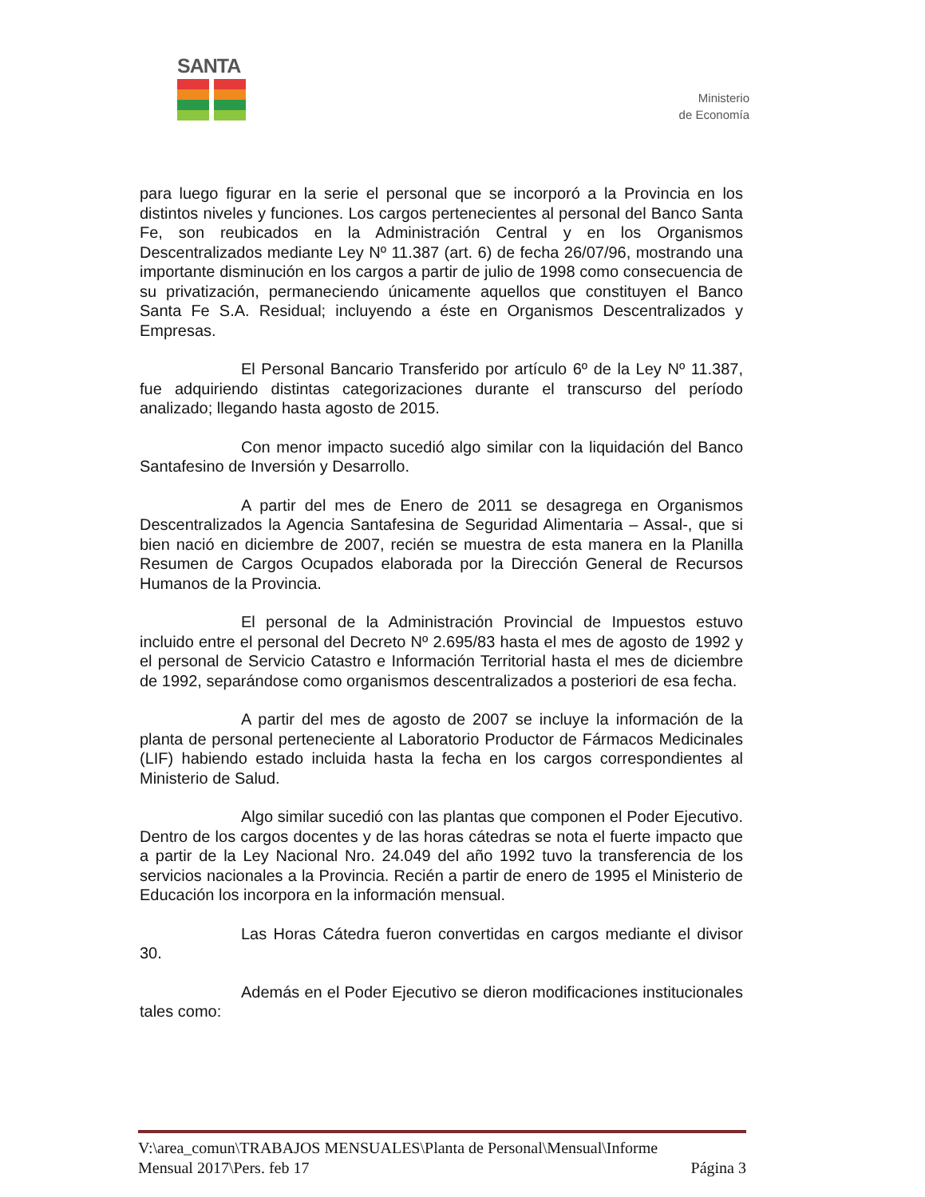SANTA
Ministerio
de Economía
para luego figurar en la serie el personal que se incorporó a la Provincia en los distintos niveles y funciones. Los cargos pertenecientes al personal del Banco Santa Fe, son reubicados en la Administración Central y en los Organismos Descentralizados mediante Ley Nº 11.387 (art. 6) de fecha 26/07/96, mostrando una importante disminución en los cargos a partir de julio de 1998 como consecuencia de su privatización, permaneciendo únicamente aquellos que constituyen el Banco Santa Fe S.A. Residual; incluyendo a éste en Organismos Descentralizados y Empresas.
El Personal Bancario Transferido por artículo 6º de la Ley Nº 11.387, fue adquiriendo distintas categorizaciones durante el transcurso del período analizado; llegando hasta agosto de 2015.
Con menor impacto sucedió algo similar con la liquidación del Banco Santafesino de Inversión y Desarrollo.
A partir del mes de Enero de 2011 se desagrega en Organismos Descentralizados la Agencia Santafesina de Seguridad Alimentaria – Assal-, que si bien nació en diciembre de 2007, recién se muestra de esta manera en la Planilla Resumen de Cargos Ocupados elaborada por la Dirección General de Recursos Humanos de la Provincia.
El personal de la Administración Provincial de Impuestos estuvo incluido entre el personal del Decreto Nº 2.695/83 hasta el mes de agosto de 1992 y el personal de Servicio Catastro e Información Territorial hasta el mes de diciembre de 1992, separándose como organismos descentralizados a posteriori de esa fecha.
A partir del mes de agosto de 2007 se incluye la información de la planta de personal perteneciente al Laboratorio Productor de Fármacos Medicinales (LIF) habiendo estado incluida hasta la fecha en los cargos correspondientes al Ministerio de Salud.
Algo similar sucedió con las plantas que componen el Poder Ejecutivo. Dentro de los cargos docentes y de las horas cátedras se nota el fuerte impacto que a partir de la Ley Nacional Nro. 24.049 del año 1992 tuvo la transferencia de los servicios nacionales a la Provincia. Recién a partir de enero de 1995 el Ministerio de Educación los incorpora en la información mensual.
Las Horas Cátedra fueron convertidas en cargos mediante el divisor 30.
Además en el Poder Ejecutivo se dieron modificaciones institucionales tales como:
V:\area_comun\TRABAJOS MENSUALES\Planta de Personal\Mensual\Informe
Mensual 2017\Pers. feb 17 Página 3